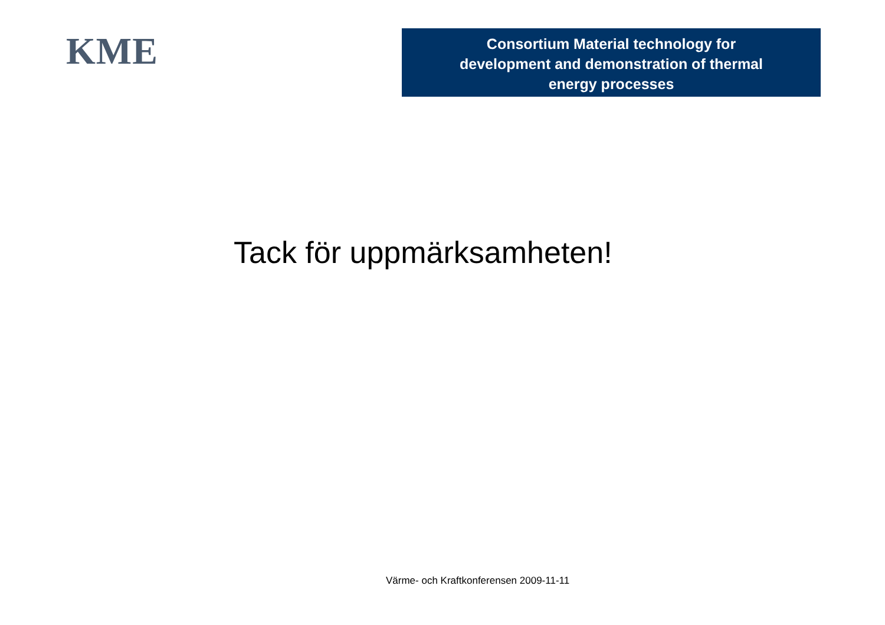KME
Consortium Material technology for
development and demonstration of thermal
energy processes
Tack för uppmärksamheten!
Värme- och Kraftkonferensen 2009-11-11